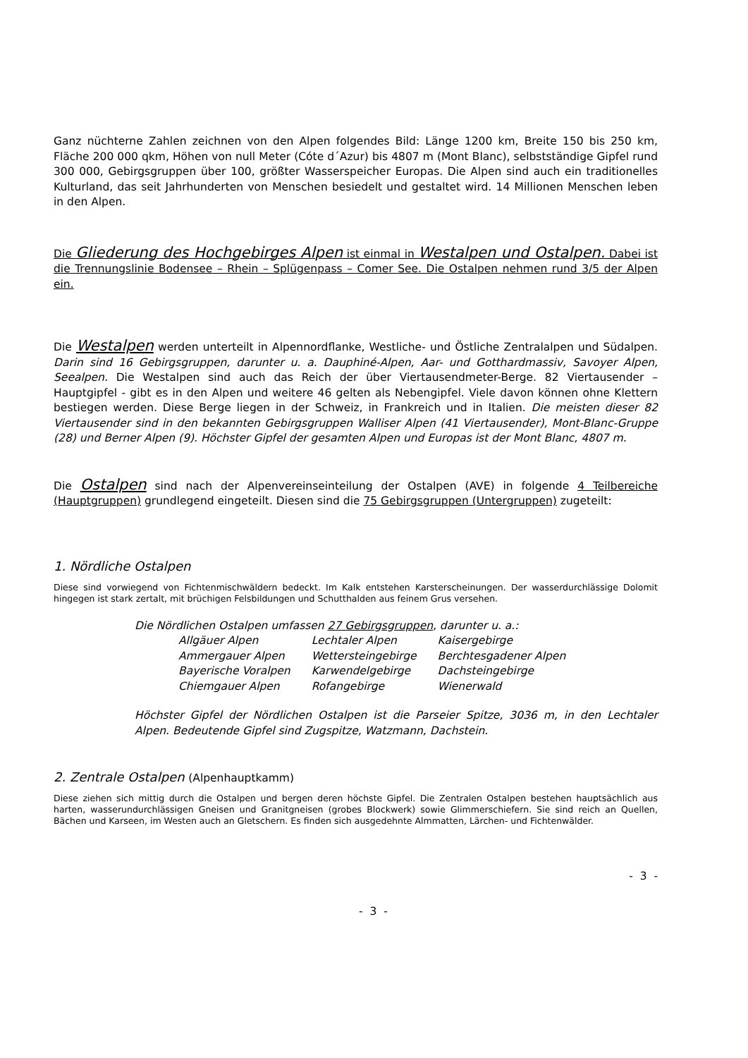Ganz nüchterne Zahlen zeichnen von den Alpen folgendes Bild: Länge 1200 km, Breite 150 bis 250 km, Fläche 200 000 qkm, Höhen von null Meter (Cóte d´Azur) bis 4807 m (Mont Blanc), selbstständige Gipfel rund 300 000, Gebirgsgruppen über 100, größter Wasserspeicher Europas. Die Alpen sind auch ein traditionelles Kulturland, das seit Jahrhunderten von Menschen besiedelt und gestaltet wird. 14 Millionen Menschen leben in den Alpen.
Die Gliederung des Hochgebirges Alpen ist einmal in Westalpen und Ostalpen. Dabei ist die Trennungslinie Bodensee – Rhein – Splügenpass – Comer See. Die Ostalpen nehmen rund 3/5 der Alpen ein.
Die Westalpen werden unterteilt in Alpennordflanke, Westliche- und Östliche Zentralalpen und Südalpen. Darin sind 16 Gebirgsgruppen, darunter u. a. Dauphiné-Alpen, Aar- und Gotthardmassiv, Savoyer Alpen, Seealpen. Die Westalpen sind auch das Reich der über Viertausendmeter-Berge. 82 Viertausender – Hauptgipfel - gibt es in den Alpen und weitere 46 gelten als Nebengipfel. Viele davon können ohne Klettern bestiegen werden. Diese Berge liegen in der Schweiz, in Frankreich und in Italien. Die meisten dieser 82 Viertausender sind in den bekannten Gebirgsgruppen Walliser Alpen (41 Viertausender), Mont-Blanc-Gruppe (28) und Berner Alpen (9). Höchster Gipfel der gesamten Alpen und Europas ist der Mont Blanc, 4807 m.
Die Ostalpen sind nach der Alpenvereinseinteilung der Ostalpen (AVE) in folgende 4 Teilbereiche (Hauptgruppen) grundlegend eingeteilt. Diesen sind die 75 Gebirgsgruppen (Untergruppen) zugeteilt:
1. Nördliche Ostalpen
Diese sind vorwiegend von Fichtenmischwäldern bedeckt. Im Kalk entstehen Karsterscheinungen. Der wasserdurchlässige Dolomit hingegen ist stark zertalt, mit brüchigen Felsbildungen und Schutthalden aus feinem Grus versehen.
Die Nördlichen Ostalpen umfassen 27 Gebirgsgruppen, darunter u. a.:
| Allgäuer Alpen | Lechtaler Alpen | Kaisergebirge |
| Ammergauer Alpen | Wettersteingebirge | Berchtesgadener Alpen |
| Bayerische Voralpen | Karwendelgebirge | Dachsteingebirge |
| Chiemgauer Alpen | Rofangebirge | Wienerwald |
Höchster Gipfel der Nördlichen Ostalpen ist die Parseier Spitze, 3036 m, in den Lechtaler Alpen. Bedeutende Gipfel sind Zugspitze, Watzmann, Dachstein.
2. Zentrale Ostalpen (Alpenhauptkamm)
Diese ziehen sich mittig durch die Ostalpen und bergen deren höchste Gipfel. Die Zentralen Ostalpen bestehen hauptsächlich aus harten, wasserundurchlässigen Gneisen und Granitgneisen (grobes Blockwerk) sowie Glimmerschiefern. Sie sind reich an Quellen, Bächen und Karseen, im Westen auch an Gletschern. Es finden sich ausgedehnte Almmatten, Lärchen- und Fichtenwälder.
- 3 -
- 3 -